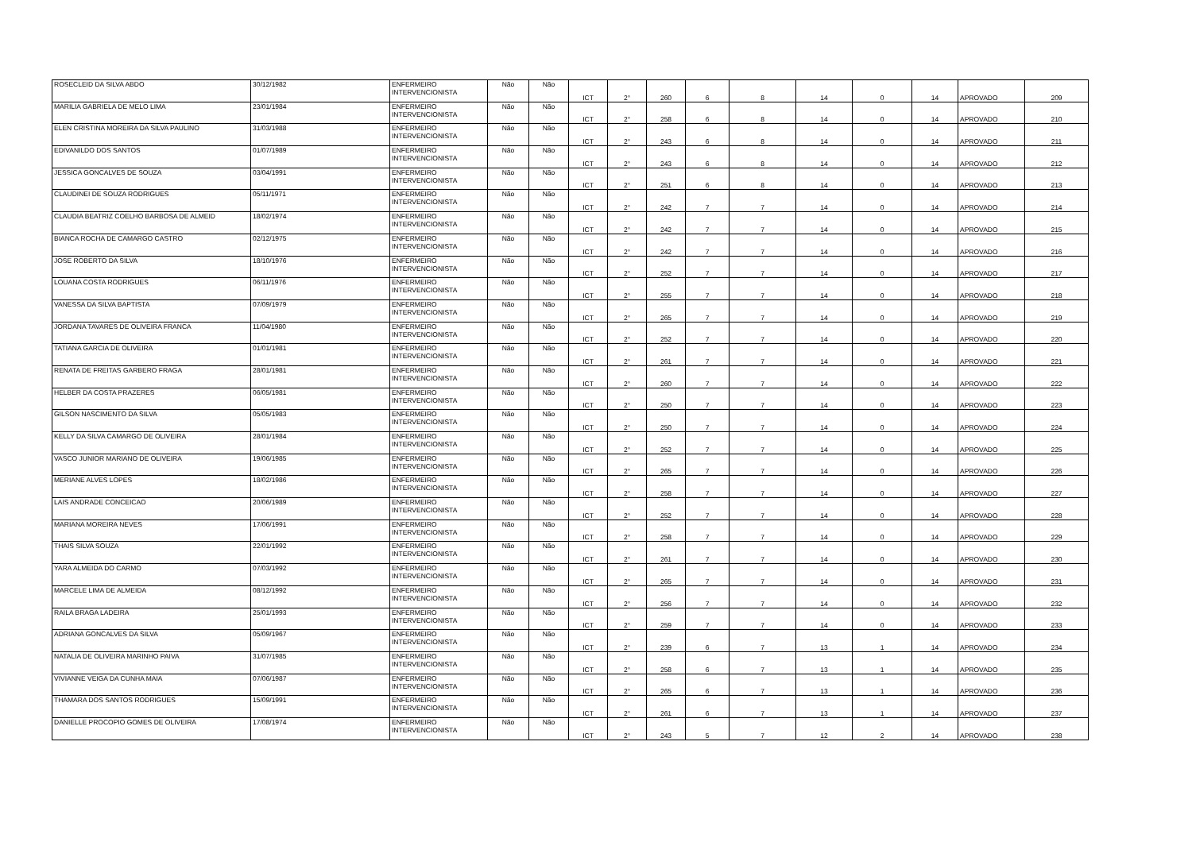| ROSECLEID DA SILVA ABDO | 30/12/1982 | ENFERMEIRO INTERVENCIONISTA | Não | Não | ICT | 2° | 260 | 6 | 8 | 14 | 0 | 14 | APROVADO | 209 |
| MARILIA GABRIELA DE MELO LIMA | 23/01/1984 | ENFERMEIRO INTERVENCIONISTA | Não | Não | ICT | 2° | 258 | 6 | 8 | 14 | 0 | 14 | APROVADO | 210 |
| ELEN CRISTINA MOREIRA DA SILVA PAULINO | 31/03/1988 | ENFERMEIRO INTERVENCIONISTA | Não | Não | ICT | 2° | 243 | 6 | 8 | 14 | 0 | 14 | APROVADO | 211 |
| EDIVANILDO DOS SANTOS | 01/07/1989 | ENFERMEIRO INTERVENCIONISTA | Não | Não | ICT | 2° | 243 | 6 | 8 | 14 | 0 | 14 | APROVADO | 212 |
| JESSICA GONCALVES DE SOUZA | 03/04/1991 | ENFERMEIRO INTERVENCIONISTA | Não | Não | ICT | 2° | 251 | 6 | 8 | 14 | 0 | 14 | APROVADO | 213 |
| CLAUDINEI DE SOUZA RODRIGUES | 05/11/1971 | ENFERMEIRO INTERVENCIONISTA | Não | Não | ICT | 2° | 242 | 7 | 7 | 14 | 0 | 14 | APROVADO | 214 |
| CLAUDIA BEATRIZ COELHO BARBOSA DE ALMEID | 18/02/1974 | ENFERMEIRO INTERVENCIONISTA | Não | Não | ICT | 2° | 242 | 7 | 7 | 14 | 0 | 14 | APROVADO | 215 |
| BIANCA ROCHA DE CAMARGO CASTRO | 02/12/1975 | ENFERMEIRO INTERVENCIONISTA | Não | Não | ICT | 2° | 242 | 7 | 7 | 14 | 0 | 14 | APROVADO | 216 |
| JOSE ROBERTO DA SILVA | 18/10/1976 | ENFERMEIRO INTERVENCIONISTA | Não | Não | ICT | 2° | 252 | 7 | 7 | 14 | 0 | 14 | APROVADO | 217 |
| LOUANA COSTA RODRIGUES | 06/11/1976 | ENFERMEIRO INTERVENCIONISTA | Não | Não | ICT | 2° | 255 | 7 | 7 | 14 | 0 | 14 | APROVADO | 218 |
| VANESSA DA SILVA BAPTISTA | 07/09/1979 | ENFERMEIRO INTERVENCIONISTA | Não | Não | ICT | 2° | 265 | 7 | 7 | 14 | 0 | 14 | APROVADO | 219 |
| JORDANA TAVARES DE OLIVEIRA FRANCA | 11/04/1980 | ENFERMEIRO INTERVENCIONISTA | Não | Não | ICT | 2° | 252 | 7 | 7 | 14 | 0 | 14 | APROVADO | 220 |
| TATIANA GARCIA DE OLIVEIRA | 01/01/1981 | ENFERMEIRO INTERVENCIONISTA | Não | Não | ICT | 2° | 261 | 7 | 7 | 14 | 0 | 14 | APROVADO | 221 |
| RENATA DE FREITAS GARBERO FRAGA | 28/01/1981 | ENFERMEIRO INTERVENCIONISTA | Não | Não | ICT | 2° | 260 | 7 | 7 | 14 | 0 | 14 | APROVADO | 222 |
| HELBER DA COSTA PRAZERES | 06/05/1981 | ENFERMEIRO INTERVENCIONISTA | Não | Não | ICT | 2° | 250 | 7 | 7 | 14 | 0 | 14 | APROVADO | 223 |
| GILSON NASCIMENTO DA SILVA | 05/05/1983 | ENFERMEIRO INTERVENCIONISTA | Não | Não | ICT | 2° | 250 | 7 | 7 | 14 | 0 | 14 | APROVADO | 224 |
| KELLY DA SILVA CAMARGO DE OLIVEIRA | 28/01/1984 | ENFERMEIRO INTERVENCIONISTA | Não | Não | ICT | 2° | 252 | 7 | 7 | 14 | 0 | 14 | APROVADO | 225 |
| VASCO JUNIOR MARIANO DE OLIVEIRA | 19/06/1985 | ENFERMEIRO INTERVENCIONISTA | Não | Não | ICT | 2° | 265 | 7 | 7 | 14 | 0 | 14 | APROVADO | 226 |
| MERIANE ALVES LOPES | 18/02/1986 | ENFERMEIRO INTERVENCIONISTA | Não | Não | ICT | 2° | 258 | 7 | 7 | 14 | 0 | 14 | APROVADO | 227 |
| LAIS ANDRADE CONCEICAO | 20/06/1989 | ENFERMEIRO INTERVENCIONISTA | Não | Não | ICT | 2° | 252 | 7 | 7 | 14 | 0 | 14 | APROVADO | 228 |
| MARIANA MOREIRA NEVES | 17/06/1991 | ENFERMEIRO INTERVENCIONISTA | Não | Não | ICT | 2° | 258 | 7 | 7 | 14 | 0 | 14 | APROVADO | 229 |
| THAIS SILVA SOUZA | 22/01/1992 | ENFERMEIRO INTERVENCIONISTA | Não | Não | ICT | 2° | 261 | 7 | 7 | 14 | 0 | 14 | APROVADO | 230 |
| YARA ALMEIDA DO CARMO | 07/03/1992 | ENFERMEIRO INTERVENCIONISTA | Não | Não | ICT | 2° | 265 | 7 | 7 | 14 | 0 | 14 | APROVADO | 231 |
| MARCELE LIMA DE ALMEIDA | 08/12/1992 | ENFERMEIRO INTERVENCIONISTA | Não | Não | ICT | 2° | 256 | 7 | 7 | 14 | 0 | 14 | APROVADO | 232 |
| RAILA BRAGA LADEIRA | 25/01/1993 | ENFERMEIRO INTERVENCIONISTA | Não | Não | ICT | 2° | 259 | 7 | 7 | 14 | 0 | 14 | APROVADO | 233 |
| ADRIANA GONCALVES DA SILVA | 05/09/1967 | ENFERMEIRO INTERVENCIONISTA | Não | Não | ICT | 2° | 239 | 6 | 7 | 13 | 1 | 14 | APROVADO | 234 |
| NATALIA DE OLIVEIRA MARINHO PAIVA | 31/07/1985 | ENFERMEIRO INTERVENCIONISTA | Não | Não | ICT | 2° | 258 | 6 | 7 | 13 | 1 | 14 | APROVADO | 235 |
| VIVIANNE VEIGA DA CUNHA MAIA | 07/06/1987 | ENFERMEIRO INTERVENCIONISTA | Não | Não | ICT | 2° | 265 | 6 | 7 | 13 | 1 | 14 | APROVADO | 236 |
| THAMARA DOS SANTOS RODRIGUES | 15/09/1991 | ENFERMEIRO INTERVENCIONISTA | Não | Não | ICT | 2° | 261 | 6 | 7 | 13 | 1 | 14 | APROVADO | 237 |
| DANIELLE PROCOPIO GOMES DE OLIVEIRA | 17/08/1974 | ENFERMEIRO INTERVENCIONISTA | Não | Não | ICT | 2° | 243 | 5 | 7 | 12 | 2 | 14 | APROVADO | 238 |